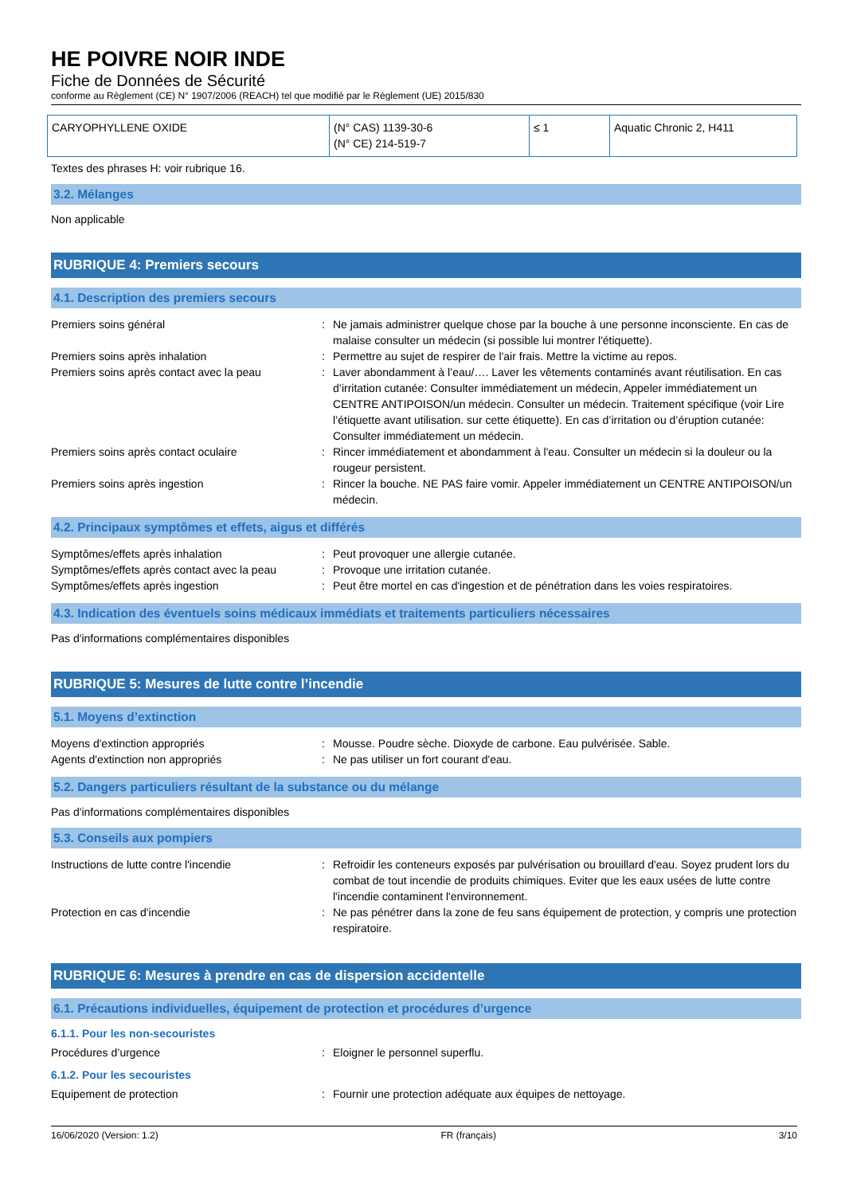HE POIVRE NOIR INDE
Fiche de Données de Sécurité
conforme au Règlement (CE) N° 1907/2006 (REACH) tel que modifié par le Règlement (UE) 2015/830
| CARYOPHYLLENE OXIDE | (N° CAS) 1139-30-6 (N° CE) 214-519-7 | ≤ 1 | Aquatic Chronic 2, H411 |
Textes des phrases H: voir rubrique 16.
3.2. Mélanges
Non applicable
RUBRIQUE 4: Premiers secours
4.1. Description des premiers secours
Premiers soins général : Ne jamais administrer quelque chose par la bouche à une personne inconsciente. En cas de malaise consulter un médecin (si possible lui montrer l'étiquette).
Premiers soins après inhalation : Permettre au sujet de respirer de l'air frais. Mettre la victime au repos.
Premiers soins après contact avec la peau
: Laver abondamment à l’eau/…. Laver les vêtements contaminés avant réutilisation. En cas d’irritation cutanée: Consulter immédiatement un médecin, Appeler immédiatement un CENTRE ANTIPOISON/un médecin. Consulter un médecin. Traitement spécifique (voir Lire l’étiquette avant utilisation. sur cette étiquette). En cas d’irritation ou d’éruption cutanée: Consulter immédiatement un médecin.
Premiers soins après contact oculaire : Rincer immédiatement et abondamment à l'eau. Consulter un médecin si la douleur ou la rougeur persistent.
Premiers soins après ingestion : Rincer la bouche. NE PAS faire vomir. Appeler immédiatement un CENTRE ANTIPOISON/un médecin.
4.2. Principaux symptômes et effets, aigus et différés
Symptômes/effets après inhalation : Peut provoquer une allergie cutanée.
Symptômes/effets après contact avec la peau
: Provoque une irritation cutanée.
Symptômes/effets après ingestion : Peut être mortel en cas d'ingestion et de pénétration dans les voies respiratoires.
4.3. Indication des éventuels soins médicaux immédiats et traitements particuliers nécessaires
Pas d'informations complémentaires disponibles
RUBRIQUE 5: Mesures de lutte contre l’incendie
5.1. Moyens d’extinction
Moyens d'extinction appropriés : Mousse. Poudre sèche. Dioxyde de carbone. Eau pulvérisée. Sable.
Agents d'extinction non appropriés : Ne pas utiliser un fort courant d'eau.
5.2. Dangers particuliers résultant de la substance ou du mélange
Pas d'informations complémentaires disponibles
5.3. Conseils aux pompiers
Instructions de lutte contre l'incendie : Refroidir les conteneurs exposés par pulvérisation ou brouillard d'eau. Soyez prudent lors du combat de tout incendie de produits chimiques. Eviter que les eaux usées de lutte contre l'incendie contaminent l'environnement.
Protection en cas d'incendie : Ne pas pénétrer dans la zone de feu sans équipement de protection, y compris une protection respiratoire.
RUBRIQUE 6: Mesures à prendre en cas de dispersion accidentelle
6.1. Précautions individuelles, équipement de protection et procédures d’urgence
6.1.1. Pour les non-secouristes
Procédures d’urgence : Eloigner le personnel superflu.
6.1.2. Pour les secouristes
Equipement de protection : Fournir une protection adéquate aux équipes de nettoyage.
16/06/2020 (Version: 1.2) FR (français) 3/10